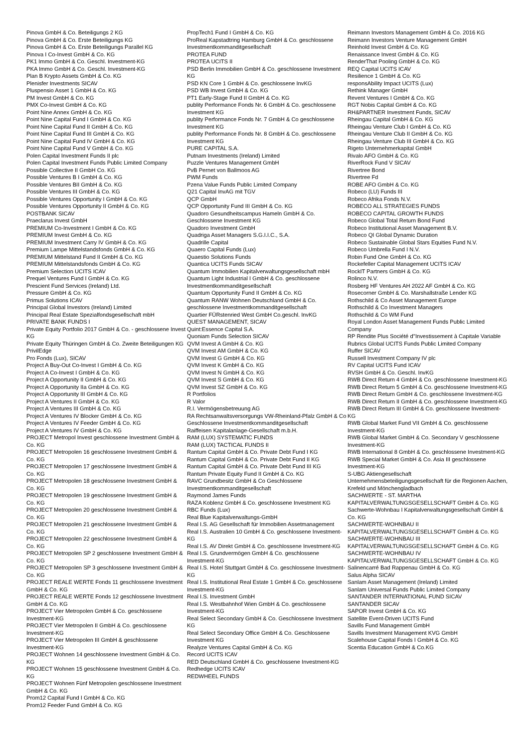Pinova GmbH & Co. Beteiligungs 2 KG
Pinova GmbH & Co. Erste Beteiligungs KG
Pinova GmbH & Co. Erste Beteiligungs Parallel KG
Pinova I Co-Invest GmbH & Co. KG
PK1 Immo GmbH & Co. Geschl. Investment-KG
PKA Immo GmbH & Co. Geschl. Investment-KG
Plan B Krypto Assets GmbH & Co. KG
Plenisfer Investments SICAV
Pluspensio Asset 1 GmbH & Co. KG
PM Invest GmbH & Co. KG
PMX Co-Invest GmbH & Co. KG
Point Nine Annex GmbH & Co. KG
Point Nine Capital Fund I GmbH & Co. KG
Point Nine Capital Fund II GmbH & Co. KG
Point Nine Capital Fund III GmbH & Co. KG
Point Nine Capital Fund IV GmbH & Co. KG
Point Nine Capital Fund V GmbH & Co. KG
Polen Capital Investment Funds II plc
Polen Capital Investment Funds Public Limited Company
Possible Collective II GmbH Co. KG
Possible Ventures B I GmbH & Co. KG
Possible Ventures BII GmbH & Co. KG
Possible Ventures III GmbH & Co. KG
Possible Ventures Opportunity I GmbH & Co. KG
Possible Ventures Opportunity II GmbH & Co. KG
POSTBANK SICAV
Praeclarus Invest GmbH
PREMIUM Co-Investment I GmbH & Co. KG
PREMIUM Invest GmbH & Co. KG
PREMIUM Investment Carry IV GmbH & Co. KG
Premium Lampe Mittelstandsfonds GmbH & Co. KG
PREMIUM Mittelstand Fund II GmbH & Co. KG
PREMIUM Mittelstandsfonds GmbH & Co. KG
Premium Selection UCITS ICAV
Prequel Ventures Fund I GmbH & Co. KG
Prescient Fund Services (Ireland) Ltd.
Pressure GmbH & Co. KG
Primus Solutions ICAV
Principal Global Investors (Ireland) Limited
Principal Real Estate Spezialfondsgesellschaft mbH
PRIVATE BANK FUNDS I
Private Equity Portfolio 2017 GmbH & Co. - geschlossene Invest KG
Private Equity Thüringen GmbH & Co. Zweite Beteiligungen KG
PrivilEdge
Pro Fonds (Lux), SICAV
Project A Buy-Out Co-Invest I GmbH & Co. KG
Project A Co-Invest I GmbH & Co. KG
Project A Opportunity II GmbH & Co. KG
Project A Opportunity IIa GmbH & Co. KG
Project A Opportunity III GmbH & Co. KG
Project A Ventures II GmbH & Co. KG
Project A Ventures III GmbH & Co. KG
Project A Ventures IV Blocker GmbH & Co. KG
Project A Ventures IV Feeder GmbH & Co. KG
Project A Ventures IV GmbH & Co. KG
PROJECT Metropol Invest geschlossene Investment GmbH & Co. KG
PROJECT Metropolen 16 geschlossene Investment GmbH & Co. KG
PROJECT Metropolen 17 geschlossene Investment GmbH & Co. KG
PROJECT Metropolen 18 geschlossene Investment GmbH & Co. KG
PROJECT Metropolen 19 geschlossene Investment GmbH & Co. KG
PROJECT Metropolen 20 geschlossene Investment GmbH & Co. KG
PROJECT Metropolen 21 geschlossene Investment GmbH & Co. KG
PROJECT Metropolen 22 geschlossene Investment GmbH & Co. KG
PROJECT Metropolen SP 2 geschlossene Investment GmbH & Co. KG
PROJECT Metropolen SP 3 geschlossene Investment GmbH & Co. KG
PROJECT REALE WERTE Fonds 11 geschlossene Investment GmbH & Co. KG
PROJECT REALE WERTE Fonds 12 geschlossene Investment GmbH & Co. KG
PROJECT Vier Metropolen GmbH & Co. geschlossene Investment-KG
PROJECT Vier Metropolen II GmbH & Co. geschlossene Investment-KG
PROJECT Vier Metropolen III GmbH & geschlossene Investment-KG
PROJECT Wohnen 14 geschlossene Investment GmbH & Co. KG
PROJECT Wohnen 15 geschlossene Investment GmbH & Co. KG
PROJECT Wohnen Fünf Metropolen geschlossene Investment GmbH & Co. KG
Prom12 Capital Fund I GmbH & Co. KG
Prom12 Feeder Fund GmbH & Co. KG
PropTech1 Fund I GmbH & Co. KG
ProReal Kapstadtring Hamburg GmbH & Co. geschlossene Investmentkommanditgesellschaft
PROTEA FUND
PROTEA UCITS II
PSD Berlin Immobilien GmbH & Co. geschlossene Investment KG
PSD KN Core 1 GmbH & Co. geschlossene InvKG
PSD WB Invest GmbH & Co. KG
PT1 Early-Stage Fund II GmbH & Co. KG
publity Performance Fonds Nr. 6 GmbH & Co. geschlossene Investment KG
publity Performance Fonds Nr. 7 GmbH & Co geschlossene Investment KG
publity Performance Fonds Nr. 8 GmbH & Co. geschlossene Investment KG
PURE CAPITAL S.A.
Putnam Investments (Ireland) Limited
Puzzle Ventures Management GmbH
PvB Pernet von Ballmoos AG
PWM Funds
Pzena Value Funds Public Limited Company
Q21 Capital InvAG mit TGV
QCP GmbH
QCP Opportunity Fund III GmbH & Co. KG
Quadoro Gesundheitscampus Hameln GmbH & Co. Geschlossene Investment KG
Quadoro Investment GmbH
Quadriga Asset Managers S.G.I.I.C., S.A.
Quadrille Capital
Quaero Capital Funds (Lux)
Quaestio Solutions Funds
Quantica UCITS Funds SICAV
Quantum Immobilien Kapitalverwaltungsgesellschaft mbH
Quantum Light Industrial I GmbH & Co. geschlossene Investmentkommanditgesellschaft
Quantum Opportunity Fund II GmbH & Co. KG
Quantum RANW Wohnen Deutschland GmbH & Co. geschlossene Investmentkommanditgesellschaft
Quartier FÜRstenried West GmbH Co.geschl. InvKG
QUEST MANAGEMENT, SICAV
Quint:Essence Capital S.A.
Quoniam Funds Selection SICAV
QVM Invest A GmbH & Co. KG
QVM Invest AM GmbH & Co. KG
QVM Invest G GmbH & Co. KG
QVM Invest K GmbH & Co. KG
QVM Invest N GmbH & Co. KG
QVM Invest S GmbH & Co. KG
QVM Invest SZ GmbH & Co. KG
R Portfolios
R Valor
R.I. Vermögensbetreuung AG
RA Rechtsanwaltsversorgungs VW-Rheinland-Pfalz GmbH & Co Geschlossene Investmentkommanditgesellschaft
Raiffeisen Kapitalanlage-Gesellschaft m.b.H.
RAM (LUX) SYSTEMATIC FUNDS
RAM (LUX) TACTICAL FUNDS II
Rantum Capital GmbH & Co. Private Debt Fund I KG
Rantum Capital GmbH & Co. Private Debt Fund II KG
Rantum Capital GmbH & Co. Private Debt Fund III KG
Rantum Private Equity Fund II GmbH & Co. KG
RAVC Grundbesitz GmbH & Co Geschlossene Investmentkommanditgesellschaft
Raymond James Funds
RAZA Koblenz GmbH & Co. geschlossene Investment KG
RBC Funds (Lux)
Real Blue Kapitalverwaltungs-GmbH
Real I.S. AG Gesellschaft für Immobilien Assetmanagement
Real I.S. Australien 10 GmbH & Co. geschlossene Investment-KG
Real I.S. AV Direkt GmbH & Co. geschlossene Investment-KG
Real I.S. Grundvermögen GmbH & Co. geschlossene Investment-KG
Real I.S. Hotel Stuttgart GmbH & Co. geschlossene Investment-KG
Real I.S. Institutional Real Estate 1 GmbH & Co. geschlossene Investment-KG
Real I.S. Investment GmbH
Real I.S. Westbahnhof Wien GmbH & Co. geschlossene Investment-KG
Real Select Secondary GmbH & Co. Geschlossene Investment KG
Real Select Secondary Office GmbH & Co. Geschlossene Investment KG
Realyze Ventures Capital GmbH & Co. KG
Record UCITS ICAV
RED Deutschland GmbH & Co. geschlossene Investment-KG
Redhedge UCITS ICAV
REDWHEEL FUNDS
Reimann Investors Management GmbH & Co. 2016 KG
Reimann Investors Venture Management GmbH
Reinhold Invest GmbH & Co. KG
Renaissance Invest GmbH & Co. KG
RenderThat Pooling GmbH & Co. KG
REQ Capital UCITS ICAV
Resilience 1 GmbH & Co. KG
responsAbility Impact UCITS (Lux)
Rethink Manager GmbH
Revent Ventures I GmbH & Co. KG
RGT Nobis Capital GmbH & Co. KG
RH&PARTNER Investment Funds, SICAV
Rheingau Capital GmbH & Co. KG
Rheingau Venture Club I GmbH & Co. KG
Rheingau Venture Club II GmbH & Co. KG
Rheingau Venture Club III GmbH & Co. KG
Rigeto Unternehmerkapital GmbH
Rivalo AFO GmbH & Co. KG
RiverRock Fund V SICAV
Rivertree Bond
Rivertree Fd
ROBE AFO GmbH & Co. KG
Robeco (LU) Funds III
Robeco Afrika Fonds N.V.
ROBECO ALL STRATEGIES FUNDS
ROBECO CAPITAL GROWTH FUNDS
Robeco Global Total Return Bond Fund
Robeco Institutional Asset Management B.V.
Robeco QI Global Dynamic Duration
Robeco Sustainable Global Stars Equities Fund N.V.
Robeco Umbrella Fund I N.V.
Robin Fund One GmbH & Co. KG
Rockefeller Capital Management UCITS ICAV
RockIT Partners GmbH & Co. KG
Rolinco N.V.
Rosberg HF Ventures AH 2022 AF GmbH & Co. KG
Rosecorner GmbH & Co. Marshallstraße Lender KG
Rothschild & Co Asset Management Europe
Rothschild & Co Investment Managers
Rothschild & Co WM Fund
Royal London Asset Management Funds Public Limited Company
RP Rendite Plus Société d''Investissement à Capitale Variable
Rubrics Global UCITS Funds Public Limited Company
Ruffer SICAV
Russell Investment Company IV plc
RV Capital UCITS Fund ICAV
RVSH GmbH & Co. Geschl. InvKG
RWB Direct Return 4 GmbH & Co. geschlossene Investment-KG
RWB Direct Return 5 GmbH & Co. geschlossene Investment-KG
RWB Direct Return GmbH & Co. geschlossene Investment-KG
RWB Direct Return II GmbH & Co. geschlossene Investment-KG
RWB Direct Return III GmbH & Co. geschlossene Investment-KG
RWB Global Market Fund VII GmbH & Co. geschlossene Investment-KG
RWB Global Market GmbH & Co. Secondary V geschlossene Investment-KG
RWB International 8 GmbH & Co. geschlossene Investment-KG
RWB Special Market GmbH & Co. Asia III geschlossene Investment-KG
S-UBG Aktiengesellschaft Unternehmensbeteiligungsgesellschaft für die Regionen Aachen, Krefeld und Mönchengladbach
SACHWERTE - ST. MARTHA KAPITALVERWALTUNGSGESELLSCHAFT GmbH & Co. KG
Sachwerte-Wohnbau I Kapitalverwaltungsgesellschaft GmbH & Co. KG
SACHWERTE-WOHNBAU II KAPITALVERWALTUNGSGESELLSCHAFT GmbH & Co. KG
SACHWERTE-WOHNBAU III KAPITALVERWALTUNGSGESELLSCHAFT GmbH & Co. KG
SACHWERTE-WOHNBAU IV KAPITALVERWALTUNGSGESELLSCHAFT GmbH & Co. KG
Salinencarré Bad Rappenau GmbH & Co. KG
Salus Alpha SICAV
Sanlam Asset Management (Ireland) Limited
Sanlam Universal Funds Public Limited Company
SANTANDER INTERNATIONAL FUND SICAV
SANTANDER SICAV
SAPOR Invest GmbH & Co. KG
Satellite Event-Driven UCITS Fund
Savills Fund Management GmbH
Savills Investment Management KVG GmbH
Scalehouse Capital Fonds I GmbH & Co. KG
Scentia Education GmbH & Co.KG